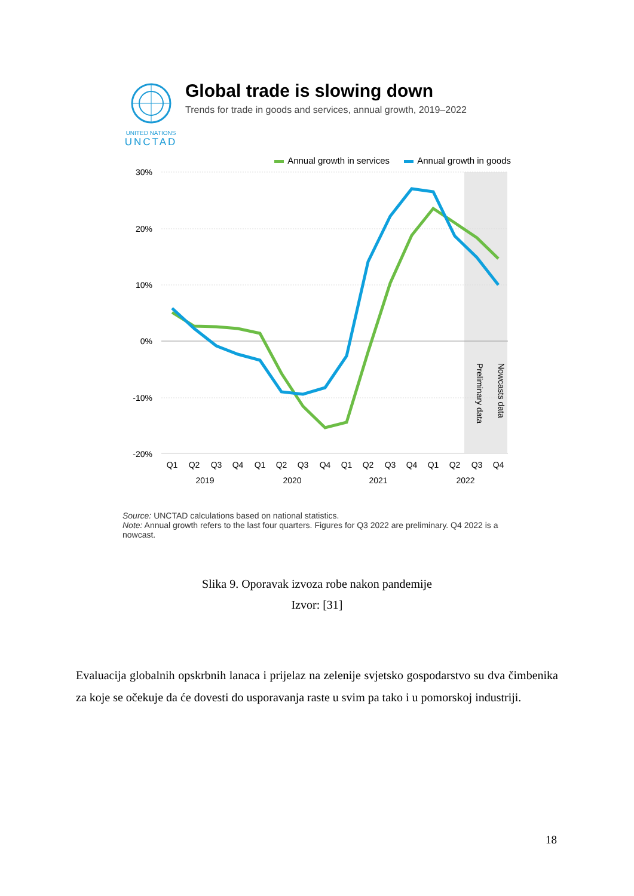UNITED NATIONS
UNCTAD
Global trade is slowing down
Trends for trade in goods and services, annual growth, 2019–2022
Annual growth in services Annual growth in goods
30%
20%
10%
0%
-10%
-20%
Preliminary data
Nowcasts data
Q1
Q2
Q3
Q4
Q1
Q2
Q3
Q4
Q1
Q2
Q3
Q4
Q1
Q2
Q3
Q4
2019
2020
2021
2022
Source: UNCTAD calculations based on national statistics.
Note: Annual growth refers to the last four quarters. Figures for Q3 2022 are preliminary. Q4 2022 is a nowcast.
Slika 9. Oporavak izvoza robe nakon pandemije
Izvor: [31]
Evaluacija globalnih opskrbnih lanaca i prijelaz na zelenije svjetsko gospodarstvo su dva čimbenika za koje se očekuje da će dovesti do usporavanja raste u svim pa tako i u pomorskoj industriji.
18